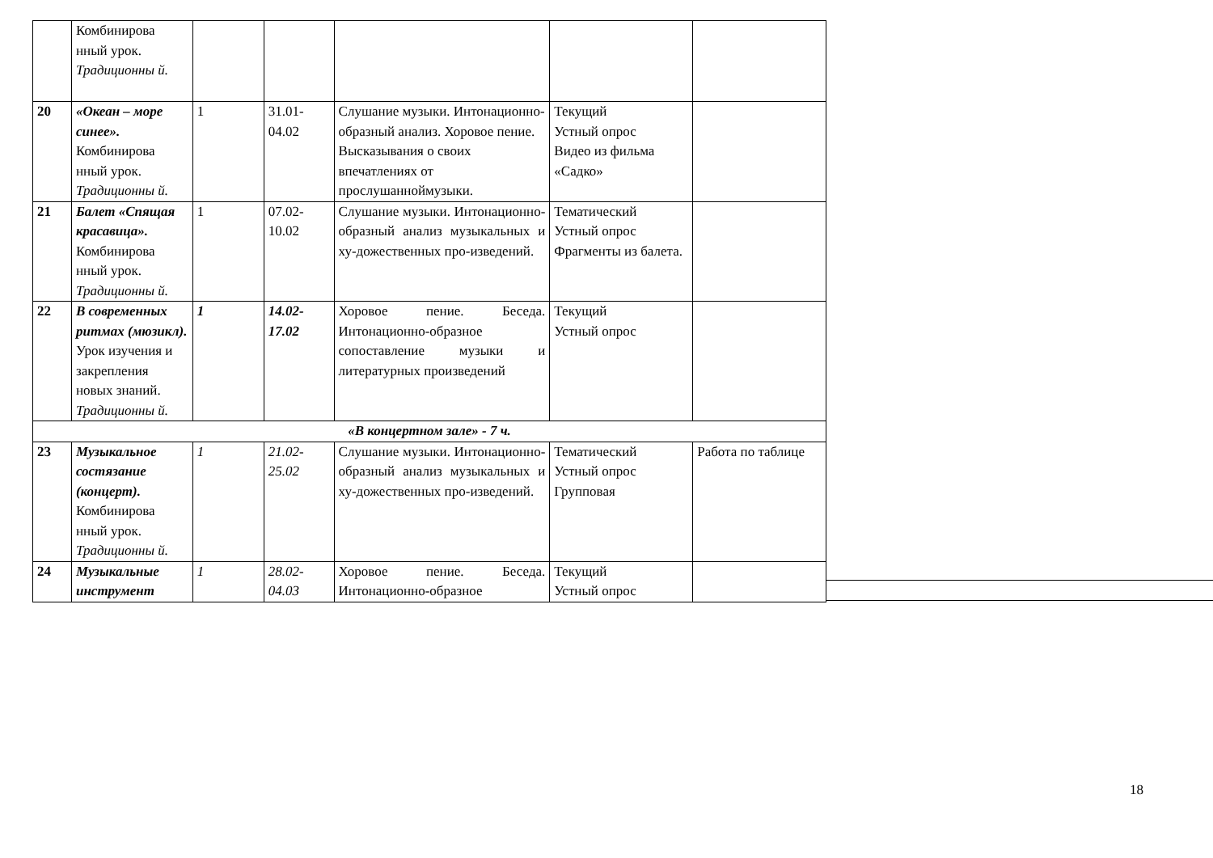| | Комбинирова нный урок. Традиционны й. | | | | | |
| 20 | «Океан – море синее». Комбинирова нный урок. Традиционны й. | 1 | 31.01-04.02 | Слушание музыки. Интонационно-образный анализ. Хоровое пение. Высказывания о своих впечатлениях от прослушанноймузыки. | Текущий Устный опрос Видео из фильма «Садко» | |
| 21 | Балет «Спящая красавица». Комбинирова нный урок. Традиционны й. | 1 | 07.02-10.02 | Слушание музыки. Интонационно-образный анализ музыкальных и ху-дожественных про-изведений. | Тематический Устный опрос Фрагменты из балета. | |
| 22 | В современных ритмах (мюзикл). Урок изучения и закрепления новых знаний. Традиционны й. | 1 | 14.02-17.02 | Хоровое пение. Беседа. Интонационно-образное сопоставление музыки и литературных произведений | Текущий Устный опрос | |
| «В концертном зале» - 7 ч. | | | | | | |
| 23 | Музыкальное состязание (концерт). Комбинирова нный урок. Традиционны й. | 1 | 21.02-25.02 | Слушание музыки. Интонационно-образный анализ музыкальных и ху-дожественных про-изведений. | Тематический Устный опрос Групповая | Работа по таблице |
| 24 | Музыкальные инструмент | 1 | 28.02-04.03 | Хоровое пение. Беседа. Интонационно-образное | Текущий Устный опрос | |
18